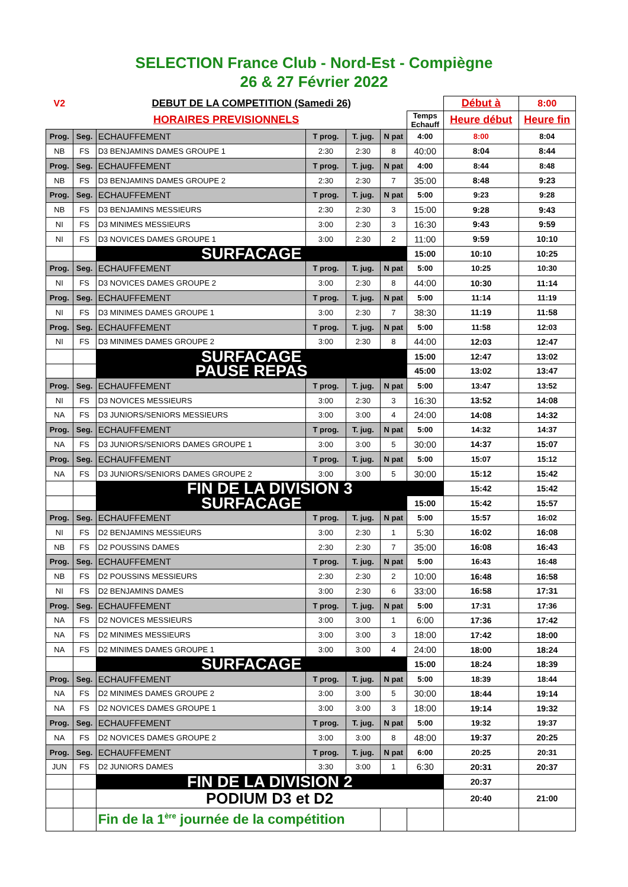SELECTION France Club - Nord-Est - Compiègne
26 & 27 Février 2022
| V2 | | DEBUT DE LA COMPETITION (Samedi 26) | | | | | Début à | 8:00 |
| HORAIRES PREVISIONNELS | | | | | | Temps Echauff | Heure début | Heure fin |
| Prog. | Seg. | ECHAUFFEMENT | T prog. | T. jug. | N pat | 4:00 | 8:00 | 8:04 |
| NB | FS | D3 BENJAMINS DAMES GROUPE 1 | 2:30 | 2:30 | 8 | 40:00 | 8:04 | 8:44 |
| Prog. | Seg. | ECHAUFFEMENT | T prog. | T. jug. | N pat | 4:00 | 8:44 | 8:48 |
| NB | FS | D3 BENJAMINS DAMES GROUPE 2 | 2:30 | 2:30 | 7 | 35:00 | 8:48 | 9:23 |
| Prog. | Seg. | ECHAUFFEMENT | T prog. | T. jug. | N pat | 5:00 | 9:23 | 9:28 |
| NB | FS | D3 BENJAMINS MESSIEURS | 2:30 | 2:30 | 3 | 15:00 | 9:28 | 9:43 |
| NI | FS | D3 MINIMES MESSIEURS | 3:00 | 2:30 | 3 | 16:30 | 9:43 | 9:59 |
| NI | FS | D3 NOVICES DAMES GROUPE 1 | 3:00 | 2:30 | 2 | 11:00 | 9:59 | 10:10 |
| | | SURFACAGE | | | | 15:00 | 10:10 | 10:25 |
| Prog. | Seg. | ECHAUFFEMENT | T prog. | T. jug. | N pat | 5:00 | 10:25 | 10:30 |
| NI | FS | D3 NOVICES DAMES GROUPE 2 | 3:00 | 2:30 | 8 | 44:00 | 10:30 | 11:14 |
| Prog. | Seg. | ECHAUFFEMENT | T prog. | T. jug. | N pat | 5:00 | 11:14 | 11:19 |
| NI | FS | D3 MINIMES DAMES GROUPE 1 | 3:00 | 2:30 | 7 | 38:30 | 11:19 | 11:58 |
| Prog. | Seg. | ECHAUFFEMENT | T prog. | T. jug. | N pat | 5:00 | 11:58 | 12:03 |
| NI | FS | D3 MINIMES DAMES GROUPE 2 | 3:00 | 2:30 | 8 | 44:00 | 12:03 | 12:47 |
| | | SURFACAGE | | | | 15:00 | 12:47 | 13:02 |
| | | PAUSE REPAS | | | | 45:00 | 13:02 | 13:47 |
| Prog. | Seg. | ECHAUFFEMENT | T prog. | T. jug. | N pat | 5:00 | 13:47 | 13:52 |
| NI | FS | D3 NOVICES MESSIEURS | 3:00 | 2:30 | 3 | 16:30 | 13:52 | 14:08 |
| NA | FS | D3 JUNIORS/SENIORS MESSIEURS | 3:00 | 3:00 | 4 | 24:00 | 14:08 | 14:32 |
| Prog. | Seg. | ECHAUFFEMENT | T prog. | T. jug. | N pat | 5:00 | 14:32 | 14:37 |
| NA | FS | D3 JUNIORS/SENIORS DAMES GROUPE 1 | 3:00 | 3:00 | 5 | 30:00 | 14:37 | 15:07 |
| Prog. | Seg. | ECHAUFFEMENT | T prog. | T. jug. | N pat | 5:00 | 15:07 | 15:12 |
| NA | FS | D3 JUNIORS/SENIORS DAMES GROUPE 2 | 3:00 | 3:00 | 5 | 30:00 | 15:12 | 15:42 |
| | | FIN DE LA DIVISION 3 | | | | | 15:42 | 15:42 |
| | | SURFACAGE | | | | 15:00 | 15:42 | 15:57 |
| Prog. | Seg. | ECHAUFFEMENT | T prog. | T. jug. | N pat | 5:00 | 15:57 | 16:02 |
| NI | FS | D2 BENJAMINS MESSIEURS | 3:00 | 2:30 | 1 | 5:30 | 16:02 | 16:08 |
| NB | FS | D2 POUSSINS DAMES | 2:30 | 2:30 | 7 | 35:00 | 16:08 | 16:43 |
| Prog. | Seg. | ECHAUFFEMENT | T prog. | T. jug. | N pat | 5:00 | 16:43 | 16:48 |
| NB | FS | D2 POUSSINS MESSIEURS | 2:30 | 2:30 | 2 | 10:00 | 16:48 | 16:58 |
| NI | FS | D2 BENJAMINS DAMES | 3:00 | 2:30 | 6 | 33:00 | 16:58 | 17:31 |
| Prog. | Seg. | ECHAUFFEMENT | T prog. | T. jug. | N pat | 5:00 | 17:31 | 17:36 |
| NA | FS | D2 NOVICES MESSIEURS | 3:00 | 3:00 | 1 | 6:00 | 17:36 | 17:42 |
| NA | FS | D2 MINIMES MESSIEURS | 3:00 | 3:00 | 3 | 18:00 | 17:42 | 18:00 |
| NA | FS | D2 MINIMES DAMES GROUPE 1 | 3:00 | 3:00 | 4 | 24:00 | 18:00 | 18:24 |
| | | SURFACAGE | | | | 15:00 | 18:24 | 18:39 |
| Prog. | Seg. | ECHAUFFEMENT | T prog. | T. jug. | N pat | 5:00 | 18:39 | 18:44 |
| NA | FS | D2 MINIMES DAMES GROUPE 2 | 3:00 | 3:00 | 5 | 30:00 | 18:44 | 19:14 |
| NA | FS | D2 NOVICES DAMES GROUPE 1 | 3:00 | 3:00 | 3 | 18:00 | 19:14 | 19:32 |
| Prog. | Seg. | ECHAUFFEMENT | T prog. | T. jug. | N pat | 5:00 | 19:32 | 19:37 |
| NA | FS | D2 NOVICES DAMES GROUPE 2 | 3:00 | 3:00 | 8 | 48:00 | 19:37 | 20:25 |
| Prog. | Seg. | ECHAUFFEMENT | T prog. | T. jug. | N pat | 6:00 | 20:25 | 20:31 |
| JUN | FS | D2 JUNIORS DAMES | 3:30 | 3:00 | 1 | 6:30 | 20:31 | 20:37 |
| | | FIN DE LA DIVISION 2 | | | | | 20:37 | |
| | | PODIUM D3 et D2 | | | | | 20:40 | 21:00 |
| | | Fin de la 1<sup>ère</sup> journée de la compétition | | | | | | |